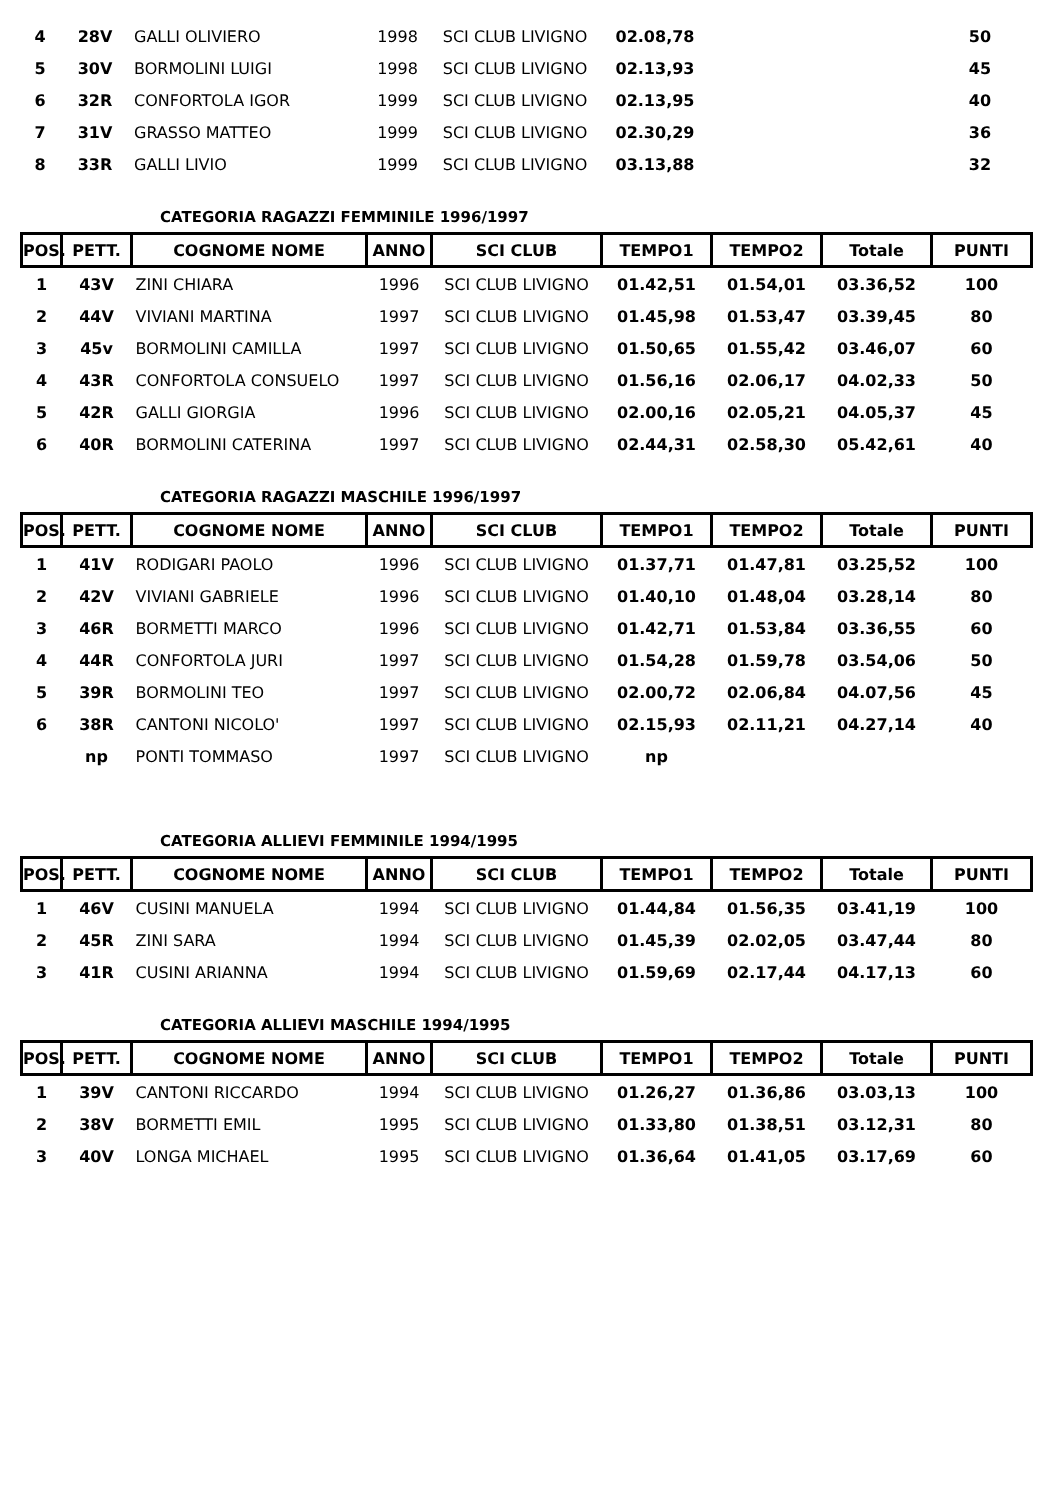| 4 | 28V | GALLI OLIVIERO | 1998 | SCI CLUB LIVIGNO | 02.08,78 | | | 50 |
| 5 | 30V | BORMOLINI LUIGI | 1998 | SCI CLUB LIVIGNO | 02.13,93 | | | 45 |
| 6 | 32R | CONFORTOLA IGOR | 1999 | SCI CLUB LIVIGNO | 02.13,95 | | | 40 |
| 7 | 31V | GRASSO MATTEO | 1999 | SCI CLUB LIVIGNO | 02.30,29 | | | 36 |
| 8 | 33R | GALLI LIVIO | 1999 | SCI CLUB LIVIGNO | 03.13,88 | | | 32 |
CATEGORIA RAGAZZI FEMMINILE 1996/1997
| POS. | PETT. | COGNOME NOME | ANNO | SCI CLUB | TEMPO1 | TEMPO2 | Totale | PUNTI |
| --- | --- | --- | --- | --- | --- | --- | --- | --- |
| 1 | 43V | ZINI CHIARA | 1996 | SCI CLUB LIVIGNO | 01.42,51 | 01.54,01 | 03.36,52 | 100 |
| 2 | 44V | VIVIANI MARTINA | 1997 | SCI CLUB LIVIGNO | 01.45,98 | 01.53,47 | 03.39,45 | 80 |
| 3 | 45v | BORMOLINI CAMILLA | 1997 | SCI CLUB LIVIGNO | 01.50,65 | 01.55,42 | 03.46,07 | 60 |
| 4 | 43R | CONFORTOLA CONSUELO | 1997 | SCI CLUB LIVIGNO | 01.56,16 | 02.06,17 | 04.02,33 | 50 |
| 5 | 42R | GALLI GIORGIA | 1996 | SCI CLUB LIVIGNO | 02.00,16 | 02.05,21 | 04.05,37 | 45 |
| 6 | 40R | BORMOLINI CATERINA | 1997 | SCI CLUB LIVIGNO | 02.44,31 | 02.58,30 | 05.42,61 | 40 |
CATEGORIA RAGAZZI MASCHILE 1996/1997
| POS. | PETT. | COGNOME NOME | ANNO | SCI CLUB | TEMPO1 | TEMPO2 | Totale | PUNTI |
| --- | --- | --- | --- | --- | --- | --- | --- | --- |
| 1 | 41V | RODIGARI PAOLO | 1996 | SCI CLUB LIVIGNO | 01.37,71 | 01.47,81 | 03.25,52 | 100 |
| 2 | 42V | VIVIANI GABRIELE | 1996 | SCI CLUB LIVIGNO | 01.40,10 | 01.48,04 | 03.28,14 | 80 |
| 3 | 46R | BORMETTI MARCO | 1996 | SCI CLUB LIVIGNO | 01.42,71 | 01.53,84 | 03.36,55 | 60 |
| 4 | 44R | CONFORTOLA JURI | 1997 | SCI CLUB LIVIGNO | 01.54,28 | 01.59,78 | 03.54,06 | 50 |
| 5 | 39R | BORMOLINI TEO | 1997 | SCI CLUB LIVIGNO | 02.00,72 | 02.06,84 | 04.07,56 | 45 |
| 6 | 38R | CANTONI NICOLO' | 1997 | SCI CLUB LIVIGNO | 02.15,93 | 02.11,21 | 04.27,14 | 40 |
| | np | PONTI TOMMASO | 1997 | SCI CLUB LIVIGNO | np | | | |
CATEGORIA ALLIEVI FEMMINILE 1994/1995
| POS. | PETT. | COGNOME NOME | ANNO | SCI CLUB | TEMPO1 | TEMPO2 | Totale | PUNTI |
| --- | --- | --- | --- | --- | --- | --- | --- | --- |
| 1 | 46V | CUSINI MANUELA | 1994 | SCI CLUB LIVIGNO | 01.44,84 | 01.56,35 | 03.41,19 | 100 |
| 2 | 45R | ZINI SARA | 1994 | SCI CLUB LIVIGNO | 01.45,39 | 02.02,05 | 03.47,44 | 80 |
| 3 | 41R | CUSINI ARIANNA | 1994 | SCI CLUB LIVIGNO | 01.59,69 | 02.17,44 | 04.17,13 | 60 |
CATEGORIA ALLIEVI MASCHILE 1994/1995
| POS. | PETT. | COGNOME NOME | ANNO | SCI CLUB | TEMPO1 | TEMPO2 | Totale | PUNTI |
| --- | --- | --- | --- | --- | --- | --- | --- | --- |
| 1 | 39V | CANTONI RICCARDO | 1994 | SCI CLUB LIVIGNO | 01.26,27 | 01.36,86 | 03.03,13 | 100 |
| 2 | 38V | BORMETTI EMIL | 1995 | SCI CLUB LIVIGNO | 01.33,80 | 01.38,51 | 03.12,31 | 80 |
| 3 | 40V | LONGA MICHAEL | 1995 | SCI CLUB LIVIGNO | 01.36,64 | 01.41,05 | 03.17,69 | 60 |